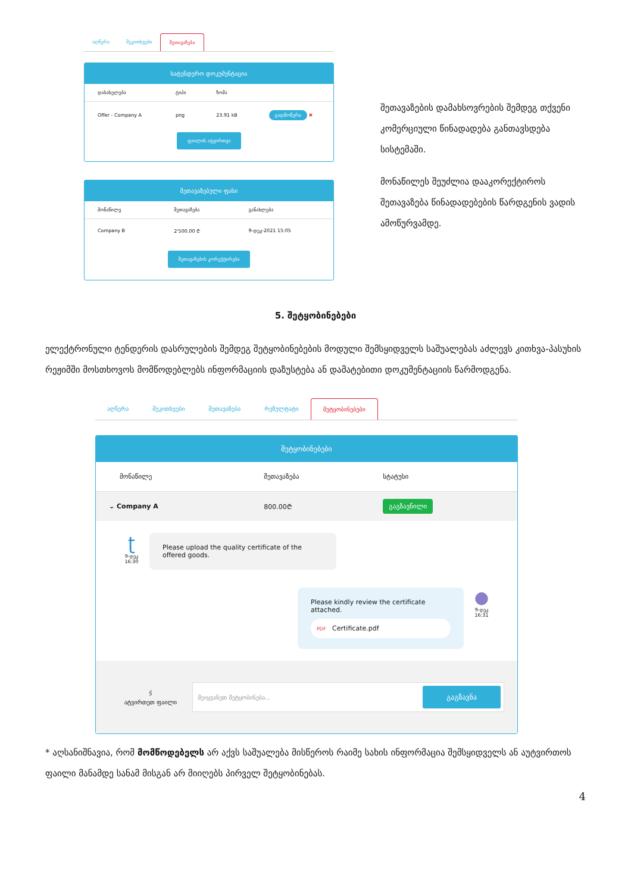აღწერა შეკითხვები შეთავაზება
სატენდერო დოკუმენტაცია
| დასახელება | ტიპი | ზომა | |
| --- | --- | --- | --- |
| Offer - Company A | png | 23.91 kB | გადმოწერა ✖ |
ფაილის ატვირთვა
შეთავაზებული ფასი
| მონაწილე | შეთავაზება | განახლება |
| --- | --- | --- |
| Company B | 2'500.00 ₾ | 9-დეკ-2021 15:05 |
შეთავაზების კორექტირება
შეთავაზების დამახსოვრების შემდეგ თქვენი კომერციული წინადადება განთავსდება სისტემაში.
მონაწილეს შეუძლია დააკორექტიროს შეთავაზება წინადადებების წარდგენის ვადის ამოწურვამდე.
5. შეტყობინებები
ელექტრონული ტენდერის დასრულების შემდეგ შეტყობინებების მოდული შემსყიდველს საშუალებას აძლევს კითხვა-პასუხის რეჟიმში მოსთხოვოს მომწოდებლებს ინფორმაციის დაზუსტება ან დამატებითი დოკუმენტაციის წარმოდგენა.
აღწერა შეკითხვები შეთავაზება რეზულტატი შეტყობინებები
შეტყობინებები
| მონაწილე | შეთავაზება | სტატუსი |
| --- | --- | --- |
| ⌄ Company A | 800.00₾ | გაგზავნილი |
ʈ
9-დეკ
16:30
Please upload the quality certificate of the offered goods.
Please kindly review the certificate attached.
PDF Certificate.pdf
●
9-დეკ
16:31
🖇
ატვირთეთ ფაილი
შეიყვანეთ შეტყობინება... გაგზავნა
* აღსანიშნავია, რომ მომწოდებელს არ აქვს საშუალება მისწეროს რაიმე სახის ინფორმაცია შემსყიდველს ან აუტვირთოს ფაილი მანამდე სანამ მისგან არ მიიღებს პირველ შეტყობინებას.
4